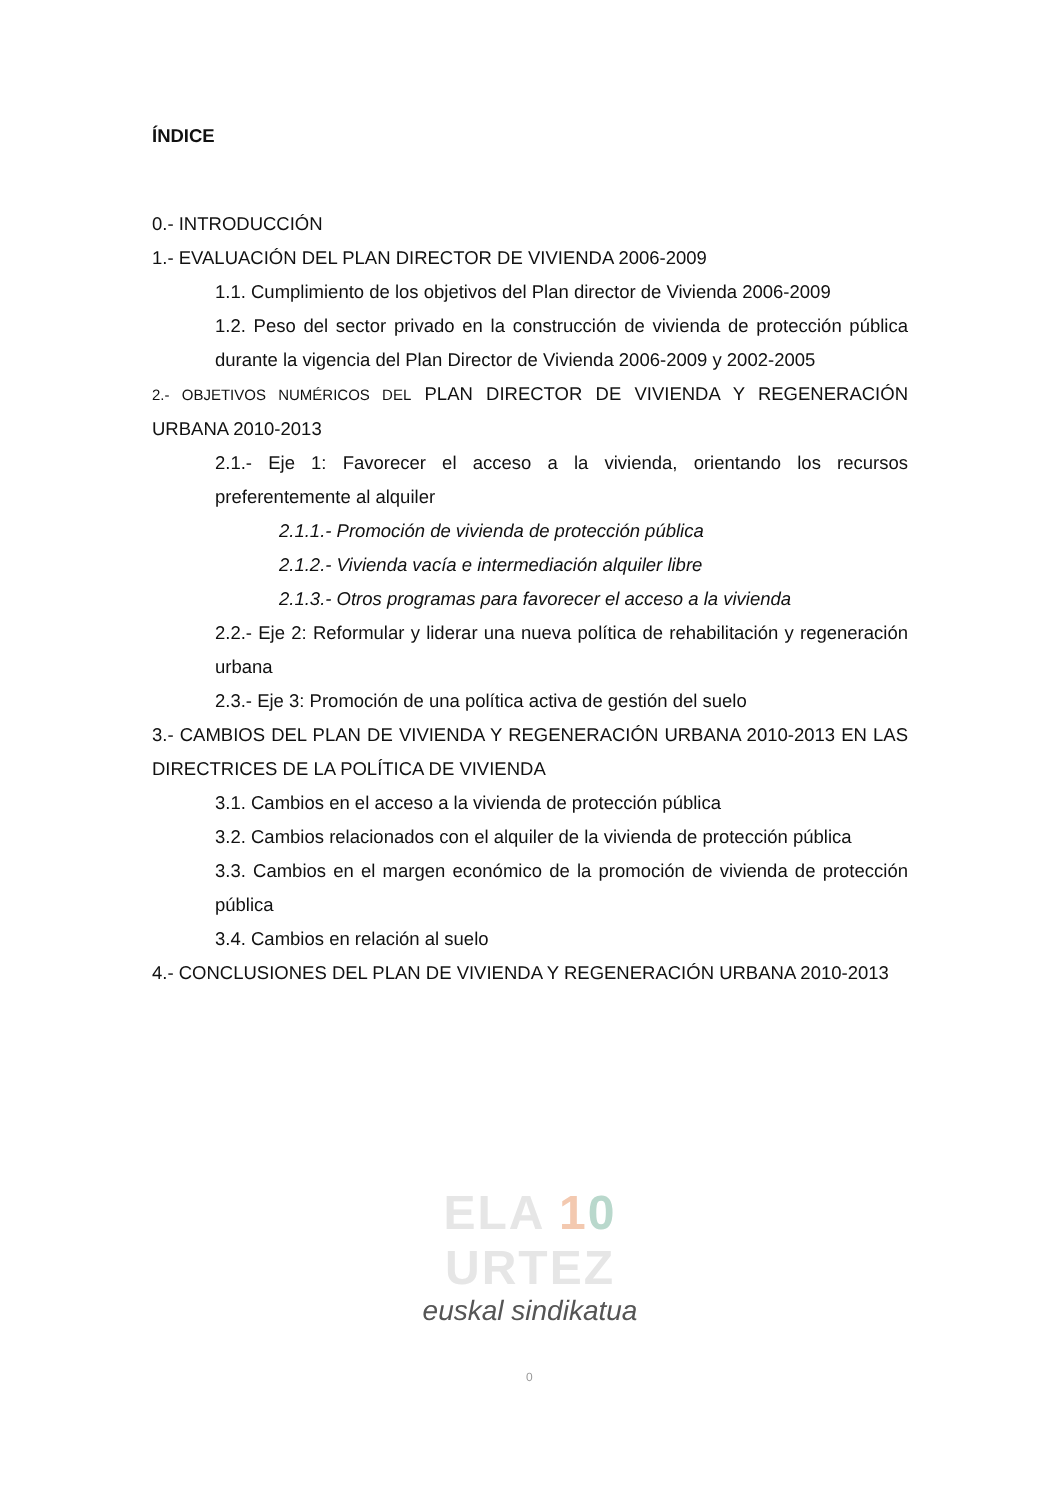ÍNDICE
0.- INTRODUCCIÓN
1.- EVALUACIÓN DEL PLAN DIRECTOR DE VIVIENDA 2006-2009
1.1. Cumplimiento de los objetivos del Plan director de Vivienda 2006-2009
1.2. Peso del sector privado en la construcción de vivienda de protección pública durante la vigencia del Plan Director de Vivienda 2006-2009 y 2002-2005
2.- OBJETIVOS NUMÉRICOS DEL PLAN DIRECTOR DE VIVIENDA Y REGENERACIÓN URBANA 2010-2013
2.1.- Eje 1: Favorecer el acceso a la vivienda, orientando los recursos preferentemente al alquiler
2.1.1.- Promoción de vivienda de protección pública
2.1.2.- Vivienda vacía e intermediación alquiler libre
2.1.3.- Otros programas para favorecer el acceso a la vivienda
2.2.- Eje 2: Reformular y liderar una nueva política de rehabilitación y regeneración urbana
2.3.- Eje 3: Promoción de una política activa de gestión del suelo
3.- CAMBIOS DEL PLAN DE VIVIENDA Y REGENERACIÓN URBANA 2010-2013 EN LAS DIRECTRICES DE LA POLÍTICA DE VIVIENDA
3.1. Cambios en el acceso a la vivienda de protección pública
3.2. Cambios relacionados con el alquiler de la vivienda de protección pública
3.3. Cambios en el margen económico de la promoción de vivienda de protección pública
3.4. Cambios en relación al suelo
4.- CONCLUSIONES DEL PLAN DE VIVIENDA Y REGENERACIÓN URBANA 2010-2013
ELA 10 URTEZ
euskal sindikatua
0